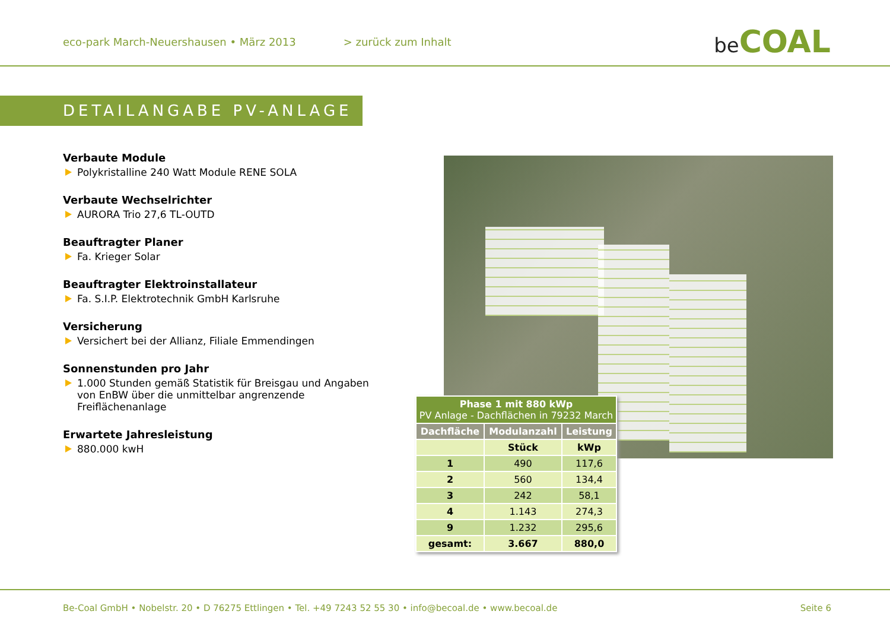eco-park March-Neuershausen • März 2013 > zurück zum Inhalt
be COAL
DETAILANGABE PV-ANLAGE
Verbaute Module
Polykristalline 240 Watt Module RENE SOLA
Verbaute Wechselrichter
AURORA Trio 27,6 TL-OUTD
Beauftragter Planer
Fa. Krieger Solar
Beauftragter Elektroinstallateur
Fa. S.I.P. Elektrotechnik GmbH Karlsruhe
Versicherung
Versichert bei der Allianz, Filiale Emmendingen
Sonnenstunden pro Jahr
1.000 Stunden gemäß Statistik für Breisgau und Angaben von EnBW über die unmittelbar angrenzende Freiflächenanlage
Erwartete Jahresleistung
880.000 kwH
| Phase 1 mit 880 kWp PV Anlage - Dachflächen in 79232 March | | |
| --- | --- | --- |
| Dachfläche | Modulanzahl | Leistung |
| | Stück | kWp |
| 1 | 490 | 117,6 |
| 2 | 560 | 134,4 |
| 3 | 242 | 58,1 |
| 4 | 1.143 | 274,3 |
| 9 | 1.232 | 295,6 |
| gesamt: | 3.667 | 880,0 |
Be-Coal GmbH • Nobelstr. 20 • D 76275 Ettlingen • Tel. +49 7243 52 55 30 • info@becoal.de • www.becoal.de Seite 6